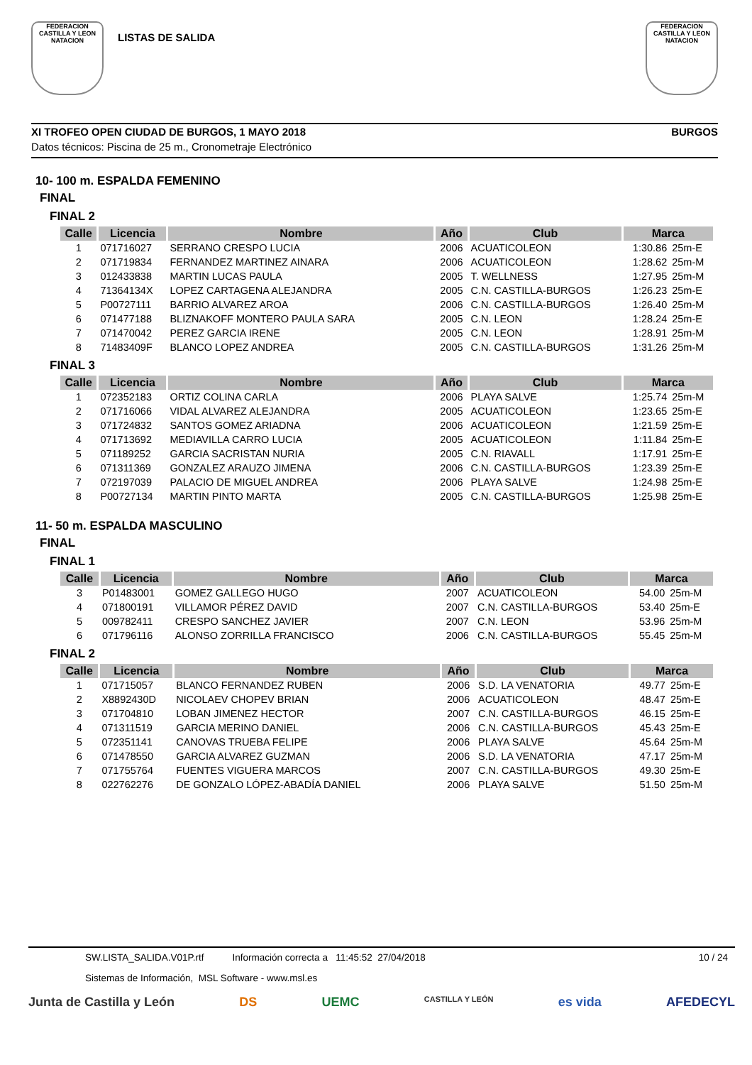FEDERACION CASTILLA Y LEON NATACION
LISTAS DE SALIDA
FEDERACION CASTILLA Y LEON NATACION
XI TROFEO OPEN CIUDAD DE BURGOS, 1 MAYO 2018 BURGOS
Datos técnicos: Piscina de 25 m., Cronometraje Electrónico
10- 100 m. ESPALDA FEMENINO
FINAL
FINAL 2
| Calle | Licencia | Nombre | Año | Club | Marca | |
| --- | --- | --- | --- | --- | --- | --- |
| 1 | 071716027 | SERRANO CRESPO LUCIA | 2006 | ACUATICOLEON | 1:30.86 | 25m-E |
| 2 | 071719834 | FERNANDEZ MARTINEZ AINARA | 2006 | ACUATICOLEON | 1:28.62 | 25m-M |
| 3 | 012433838 | MARTIN LUCAS PAULA | 2005 | T. WELLNESS | 1:27.95 | 25m-M |
| 4 | 71364134X | LOPEZ CARTAGENA ALEJANDRA | 2005 | C.N. CASTILLA-BURGOS | 1:26.23 | 25m-E |
| 5 | P00727111 | BARRIO ALVAREZ AROA | 2006 | C.N. CASTILLA-BURGOS | 1:26.40 | 25m-M |
| 6 | 071477188 | BLIZNAKOFF MONTERO PAULA SARA | 2005 | C.N. LEON | 1:28.24 | 25m-E |
| 7 | 071470042 | PEREZ GARCIA IRENE | 2005 | C.N. LEON | 1:28.91 | 25m-M |
| 8 | 71483409F | BLANCO LOPEZ ANDREA | 2005 | C.N. CASTILLA-BURGOS | 1:31.26 | 25m-M |
FINAL 3
| Calle | Licencia | Nombre | Año | Club | Marca | |
| --- | --- | --- | --- | --- | --- | --- |
| 1 | 072352183 | ORTIZ COLINA CARLA | 2006 | PLAYA SALVE | 1:25.74 | 25m-M |
| 2 | 071716066 | VIDAL ALVAREZ ALEJANDRA | 2005 | ACUATICOLEON | 1:23.65 | 25m-E |
| 3 | 071724832 | SANTOS GOMEZ ARIADNA | 2006 | ACUATICOLEON | 1:21.59 | 25m-E |
| 4 | 071713692 | MEDIAVILLA CARRO LUCIA | 2005 | ACUATICOLEON | 1:11.84 | 25m-E |
| 5 | 071189252 | GARCIA SACRISTAN NURIA | 2005 | C.N. RIAVALL | 1:17.91 | 25m-E |
| 6 | 071311369 | GONZALEZ ARAUZO JIMENA | 2006 | C.N. CASTILLA-BURGOS | 1:23.39 | 25m-E |
| 7 | 072197039 | PALACIO DE MIGUEL ANDREA | 2006 | PLAYA SALVE | 1:24.98 | 25m-E |
| 8 | P00727134 | MARTIN PINTO MARTA | 2005 | C.N. CASTILLA-BURGOS | 1:25.98 | 25m-E |
11- 50 m. ESPALDA MASCULINO
FINAL
FINAL 1
| Calle | Licencia | Nombre | Año | Club | Marca | |
| --- | --- | --- | --- | --- | --- | --- |
| 3 | P01483001 | GOMEZ GALLEGO HUGO | 2007 | ACUATICOLEON | 54.00 | 25m-M |
| 4 | 071800191 | VILLAMOR PÉREZ DAVID | 2007 | C.N. CASTILLA-BURGOS | 53.40 | 25m-E |
| 5 | 009782411 | CRESPO SANCHEZ JAVIER | 2007 | C.N. LEON | 53.96 | 25m-M |
| 6 | 071796116 | ALONSO ZORRILLA FRANCISCO | 2006 | C.N. CASTILLA-BURGOS | 55.45 | 25m-M |
FINAL 2
| Calle | Licencia | Nombre | Año | Club | Marca | |
| --- | --- | --- | --- | --- | --- | --- |
| 1 | 071715057 | BLANCO FERNANDEZ RUBEN | 2006 | S.D. LA VENATORIA | 49.77 | 25m-E |
| 2 | X8892430D | NICOLAEV CHOPEV BRIAN | 2006 | ACUATICOLEON | 48.47 | 25m-E |
| 3 | 071704810 | LOBAN JIMENEZ HECTOR | 2007 | C.N. CASTILLA-BURGOS | 46.15 | 25m-E |
| 4 | 071311519 | GARCIA MERINO DANIEL | 2006 | C.N. CASTILLA-BURGOS | 45.43 | 25m-E |
| 5 | 072351141 | CANOVAS TRUEBA FELIPE | 2006 | PLAYA SALVE | 45.64 | 25m-M |
| 6 | 071478550 | GARCIA ALVAREZ GUZMAN | 2006 | S.D. LA VENATORIA | 47.17 | 25m-M |
| 7 | 071755764 | FUENTES VIGUERA MARCOS | 2007 | C.N. CASTILLA-BURGOS | 49.30 | 25m-E |
| 8 | 022762276 | DE GONZALO LÓPEZ-ABADÍA DANIEL | 2006 | PLAYA SALVE | 51.50 | 25m-M |
SW.LISTA_SALIDA.V01P.rtf Información correcta a 11:45:52 27/04/2018 10 / 24
Sistemas de Información, MSL Software - www.msl.es
Junta de Castilla y León DS UEMC CASTILLA Y LEÓN es vida AFEDECYL